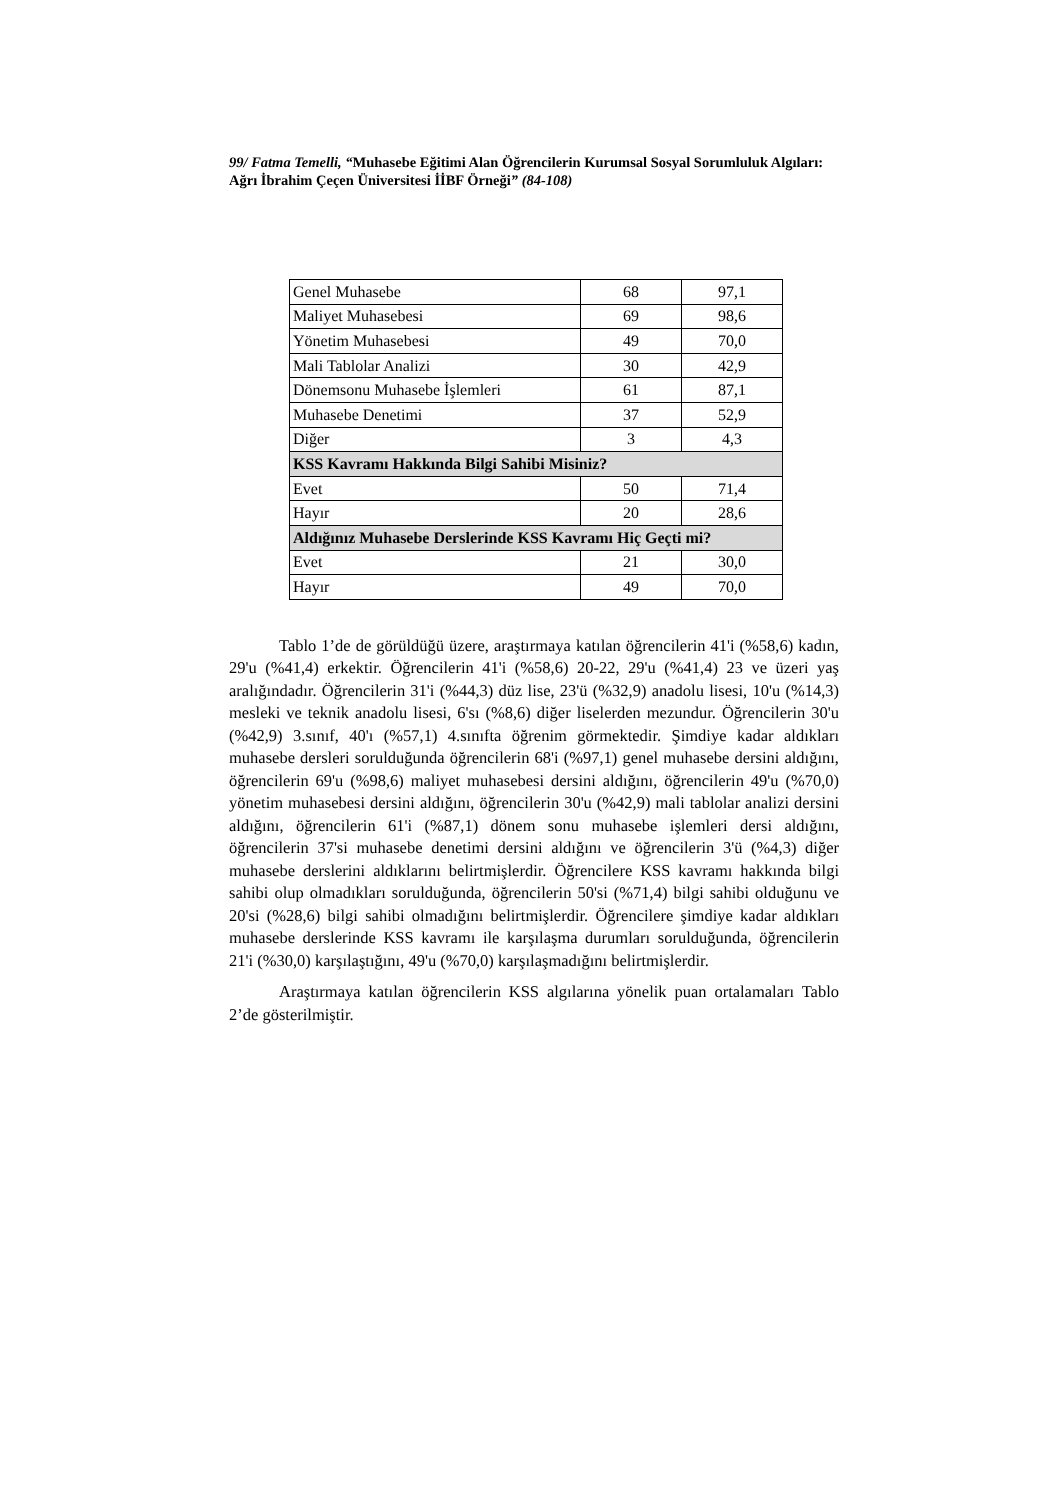99/ Fatma Temelli, “Muhasebe Eğitimi Alan Öğrencilerin Kurumsal Sosyal Sorumluluk Algıları: Ağrı İbrahim Çeçen Üniversitesi İİBF Örneği” (84-108)
| Genel Muhasebe | 68 | 97,1 |
| Maliyet Muhasebesi | 69 | 98,6 |
| Yönetim Muhasebesi | 49 | 70,0 |
| Mali Tablolar Analizi | 30 | 42,9 |
| Dönemsonu Muhasebe İşlemleri | 61 | 87,1 |
| Muhasebe Denetimi | 37 | 52,9 |
| Diğer | 3 | 4,3 |
| KSS Kavramı Hakkında Bilgi Sahibi Misiniz? | | |
| Evet | 50 | 71,4 |
| Hayır | 20 | 28,6 |
| Aldığınız Muhasebe Derslerinde KSS Kavramı Hiç Geçti mi? | | |
| Evet | 21 | 30,0 |
| Hayır | 49 | 70,0 |
Tablo 1’de de görüldüğü üzere, araştırmaya katılan öğrencilerin 41'i (%58,6) kadın, 29'u (%41,4) erkektir. Öğrencilerin 41'i (%58,6) 20-22, 29'u (%41,4) 23 ve üzeri yaş aralığındadır. Öğrencilerin 31'i (%44,3) düz lise, 23'ü (%32,9) anadolu lisesi, 10'u (%14,3) mesleki ve teknik anadolu lisesi, 6'sı (%8,6) diğer liselerden mezundur. Öğrencilerin 30'u (%42,9) 3.sınıf, 40'ı (%57,1) 4.sınıfta öğrenim görmektedir. Şimdiye kadar aldıkları muhasebe dersleri sorulduğunda öğrencilerin 68'i (%97,1) genel muhasebe dersini aldığını, öğrencilerin 69'u (%98,6) maliyet muhasebesi dersini aldığını, öğrencilerin 49'u (%70,0) yönetim muhasebesi dersini aldığını, öğrencilerin 30'u (%42,9) mali tablolar analizi dersini aldığını, öğrencilerin 61'i (%87,1) dönem sonu muhasebe işlemleri dersi aldığını, öğrencilerin 37'si muhasebe denetimi dersini aldığını ve öğrencilerin 3'ü (%4,3) diğer muhasebe derslerini aldıklarını belirtmişlerdir. Öğrencilere KSS kavramı hakkında bilgi sahibi olup olmadıkları sorulduğunda, öğrencilerin 50'si (%71,4) bilgi sahibi olduğunu ve 20'si (%28,6) bilgi sahibi olmadığını belirtmişlerdir. Öğrencilere şimdiye kadar aldıkları muhasebe derslerinde KSS kavramı ile karşılaşma durumları sorulduğunda, öğrencilerin 21'i (%30,0) karşılaştığını, 49'u (%70,0) karşılaşmadığını belirtmişlerdir.
Araştırmaya katılan öğrencilerin KSS algılarına yönelik puan ortalamaları Tablo 2’de gösterilmiştir.